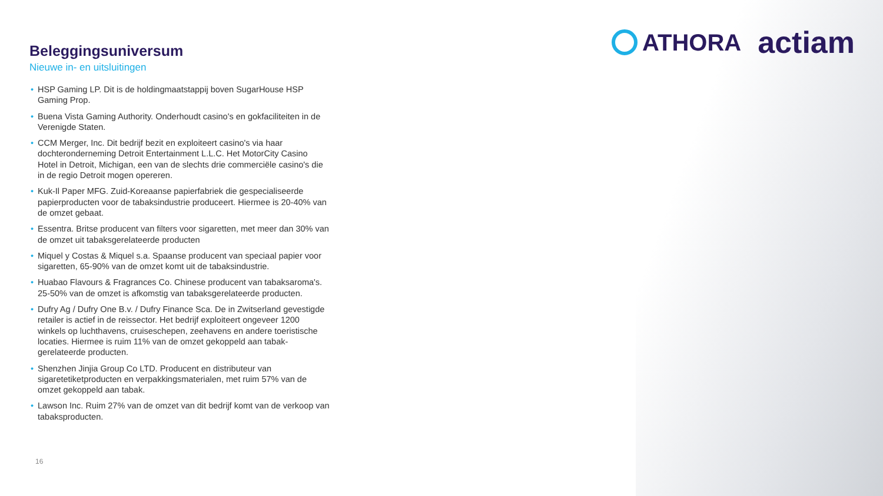ATHORA
actiam
Beleggingsuniversum
Nieuwe in- en uitsluitingen
• HSP Gaming LP. Dit is de holdingmaatstappij boven SugarHouse HSP Gaming Prop.
• Buena Vista Gaming Authority. Onderhoudt casino's en gokfaciliteiten in de Verenigde Staten.
• CCM Merger, Inc. Dit bedrijf bezit en exploiteert casino's via haar dochteronderneming Detroit Entertainment L.L.C. Het MotorCity Casino Hotel in Detroit, Michigan, een van de slechts drie commerciële casino's die in de regio Detroit mogen opereren.
• Kuk-Il Paper MFG. Zuid-Koreaanse papierfabriek die gespecialiseerde papierproducten voor de tabaksindustrie produceert. Hiermee is 20-40% van de omzet gebaat.
• Essentra. Britse producent van filters voor sigaretten, met meer dan 30% van de omzet uit tabaksgerelateerde producten
• Miquel y Costas & Miquel s.a. Spaanse producent van speciaal papier voor sigaretten, 65-90% van de omzet komt uit de tabaksindustrie.
• Huabao Flavours & Fragrances Co. Chinese producent van tabaksaroma's. 25-50% van de omzet is afkomstig van tabaksgerelateerde producten.
• Dufry Ag / Dufry One B.v. / Dufry Finance Sca. De in Zwitserland gevestigde retailer is actief in de reissector. Het bedrijf exploiteert ongeveer 1200 winkels op luchthavens, cruiseschepen, zeehavens en andere toeristische locaties. Hiermee is ruim 11% van de omzet gekoppeld aan tabak-gerelateerde producten.
• Shenzhen Jinjia Group Co LTD. Producent en distributeur van sigaretetiketproducten en verpakkingsmaterialen, met ruim 57% van de omzet gekoppeld aan tabak.
• Lawson Inc. Ruim 27% van de omzet van dit bedrijf komt van de verkoop van tabaksproducten.
16